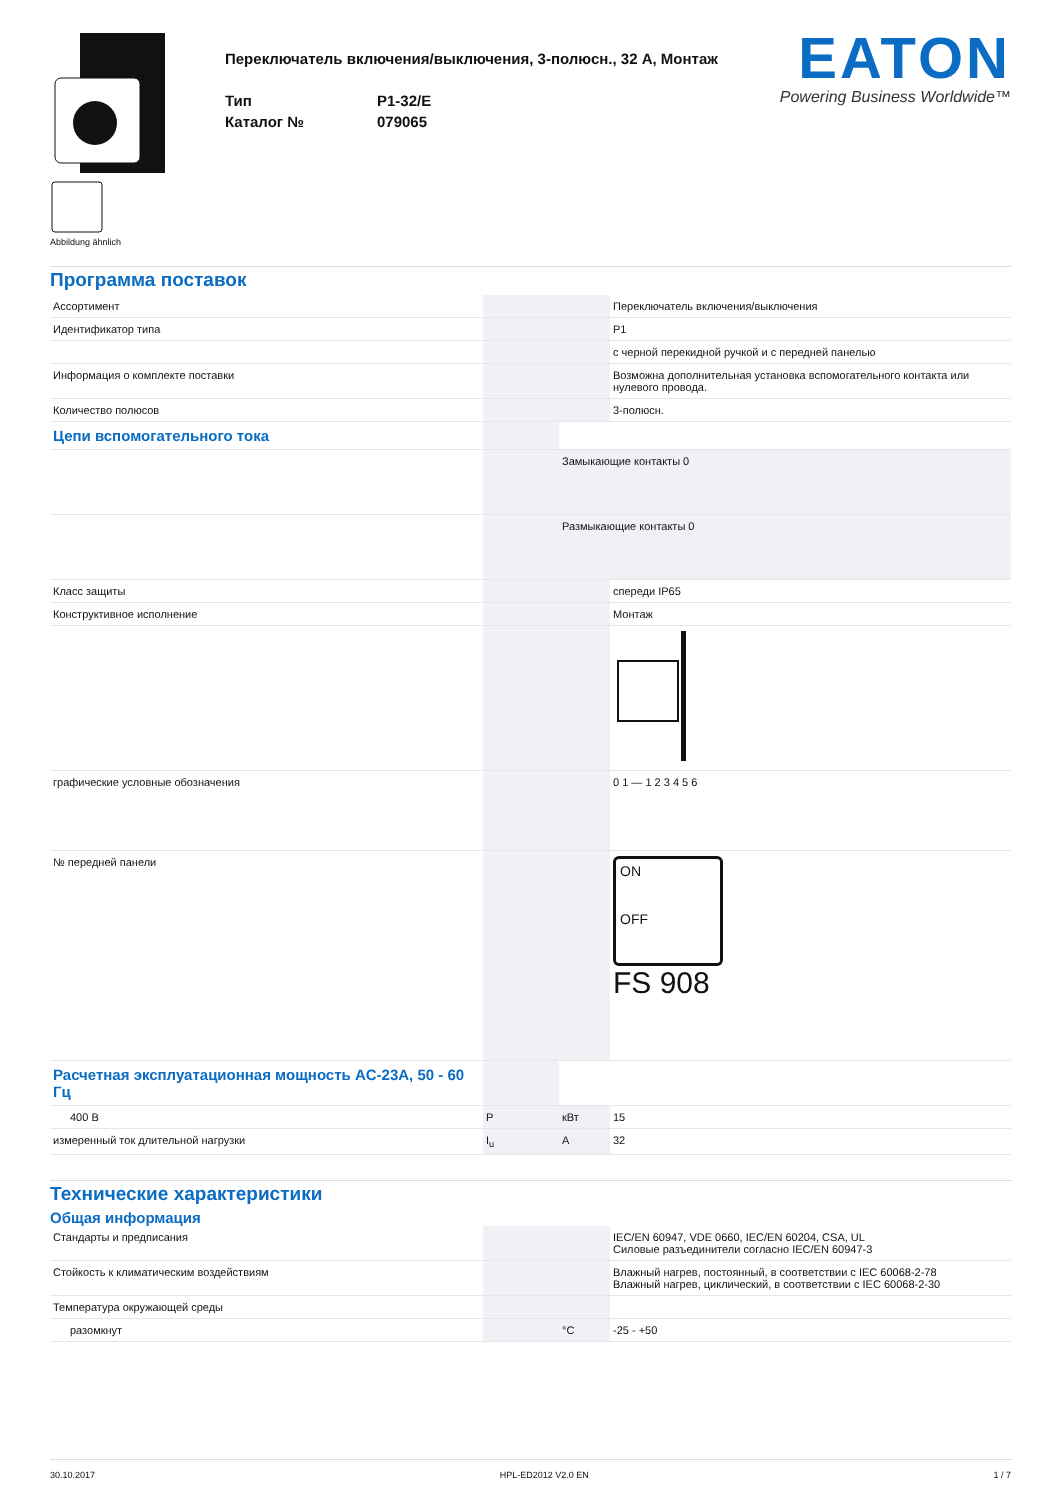Abbildung ähnlich
Переключатель включения/выключения, 3-полюсн., 32 A, Монтаж
Тип
P1-32/E
Каталог №
079065
EATON
Powering Business Worldwide™
Программа поставок
| Ассортимент | | | Переключатель включения/выключения |
| Идентификатор типа | | | P1 |
| | | | с черной перекидной ручкой и с передней панелью |
| Информация о комплекте поставки | | | Возможна дополнительная установка вспомогательного контакта или нулевого провода. |
| Количество полюсов | | | 3-полюсн. |
| Цепи вспомогательного тока | | | |
| | | Замыкающие контакты 0 | |
| | | Размыкающие контакты 0 | |
| Класс защиты | | | спереди IP65 |
| Конструктивное исполнение | | | Монтаж |
| графические условные обозначения | | | 0 1 — 1 2 3 4 5 6 |
| № передней панели | | | ON OFF FS 908 |
| Расчетная эксплуатационная мощность AC-23A, 50 - 60 Гц | | | |
| 400 В | P | кВт | 15 |
| измеренный ток длительной нагрузки | I<sub>u</sub> | A | 32 |
Технические характеристики
Общая информация
| Стандарты и предписания | | | IEC/EN 60947, VDE 0660, IEC/EN 60204, CSA, UL Силовые разъединители согласно IEC/EN 60947-3 |
| Стойкость к климатическим воздействиям | | | Влажный нагрев, постоянный, в соответствии с IEC 60068-2-78 Влажный нагрев, циклический, в соответствии с IEC 60068-2-30 |
| Температура окружающей среды | | | |
| разомкнут | | °C | -25 - +50 |
30.10.2017 HPL-ED2012 V2.0 EN 1 / 7